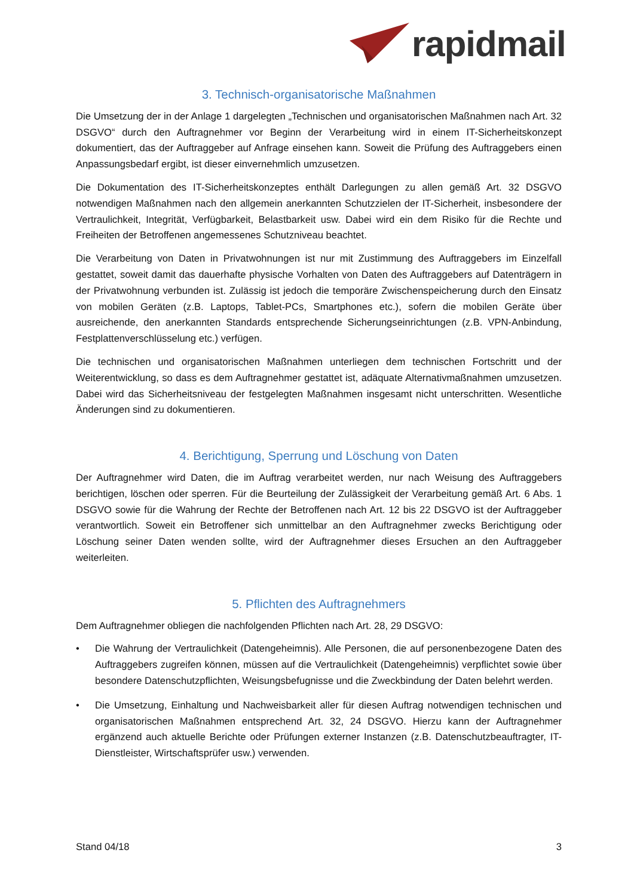rapidmail
3. Technisch-organisatorische Maßnahmen
Die Umsetzung der in der Anlage 1 dargelegten „Technischen und organisatorischen Maßnahmen nach Art. 32 DSGVO“ durch den Auftragnehmer vor Beginn der Verarbeitung wird in einem IT-Sicherheitskonzept dokumentiert, das der Auftraggeber auf Anfrage einsehen kann. Soweit die Prüfung des Auftraggebers einen Anpassungsbedarf ergibt, ist dieser einvernehmlich umzusetzen.
Die Dokumentation des IT-Sicherheitskonzeptes enthält Darlegungen zu allen gemäß Art. 32 DSGVO notwendigen Maßnahmen nach den allgemein anerkannten Schutzzielen der IT-Sicherheit, insbesondere der Vertraulichkeit, Integrität, Verfügbarkeit, Belastbarkeit usw. Dabei wird ein dem Risiko für die Rechte und Freiheiten der Betroffenen angemessenes Schutzniveau beachtet.
Die Verarbeitung von Daten in Privatwohnungen ist nur mit Zustimmung des Auftraggebers im Einzelfall gestattet, soweit damit das dauerhafte physische Vorhalten von Daten des Auftraggebers auf Datenträgern in der Privatwohnung verbunden ist. Zulässig ist jedoch die temporäre Zwischenspeicherung durch den Einsatz von mobilen Geräten (z.B. Laptops, Tablet-PCs, Smartphones etc.), sofern die mobilen Geräte über ausreichende, den anerkannten Standards entsprechende Sicherungseinrichtungen (z.B. VPN-Anbindung, Festplattenverschlüsselung etc.) verfügen.
Die technischen und organisatorischen Maßnahmen unterliegen dem technischen Fortschritt und der Weiterentwicklung, so dass es dem Auftragnehmer gestattet ist, adäquate Alternativmaßnahmen umzusetzen. Dabei wird das Sicherheitsniveau der festgelegten Maßnahmen insgesamt nicht unterschritten. Wesentliche Änderungen sind zu dokumentieren.
4. Berichtigung, Sperrung und Löschung von Daten
Der Auftragnehmer wird Daten, die im Auftrag verarbeitet werden, nur nach Weisung des Auftraggebers berichtigen, löschen oder sperren. Für die Beurteilung der Zulässigkeit der Verarbeitung gemäß Art. 6 Abs. 1 DSGVO sowie für die Wahrung der Rechte der Betroffenen nach Art. 12 bis 22 DSGVO ist der Auftraggeber verantwortlich. Soweit ein Betroffener sich unmittelbar an den Auftragnehmer zwecks Berichtigung oder Löschung seiner Daten wenden sollte, wird der Auftragnehmer dieses Ersuchen an den Auftraggeber weiterleiten.
5. Pflichten des Auftragnehmers
Dem Auftragnehmer obliegen die nachfolgenden Pflichten nach Art. 28, 29 DSGVO:
• Die Wahrung der Vertraulichkeit (Datengeheimnis). Alle Personen, die auf personenbezogene Daten des Auftraggebers zugreifen können, müssen auf die Vertraulichkeit (Datengeheimnis) verpflichtet sowie über besondere Datenschutzpflichten, Weisungsbefugnisse und die Zweckbindung der Daten belehrt werden.
• Die Umsetzung, Einhaltung und Nachweisbarkeit aller für diesen Auftrag notwendigen technischen und organisatorischen Maßnahmen entsprechend Art. 32, 24 DSGVO. Hierzu kann der Auftragnehmer ergänzend auch aktuelle Berichte oder Prüfungen externer Instanzen (z.B. Datenschutzbeauftragter, IT-Dienstleister, Wirtschaftsprüfer usw.) verwenden.
Stand 04/18 3